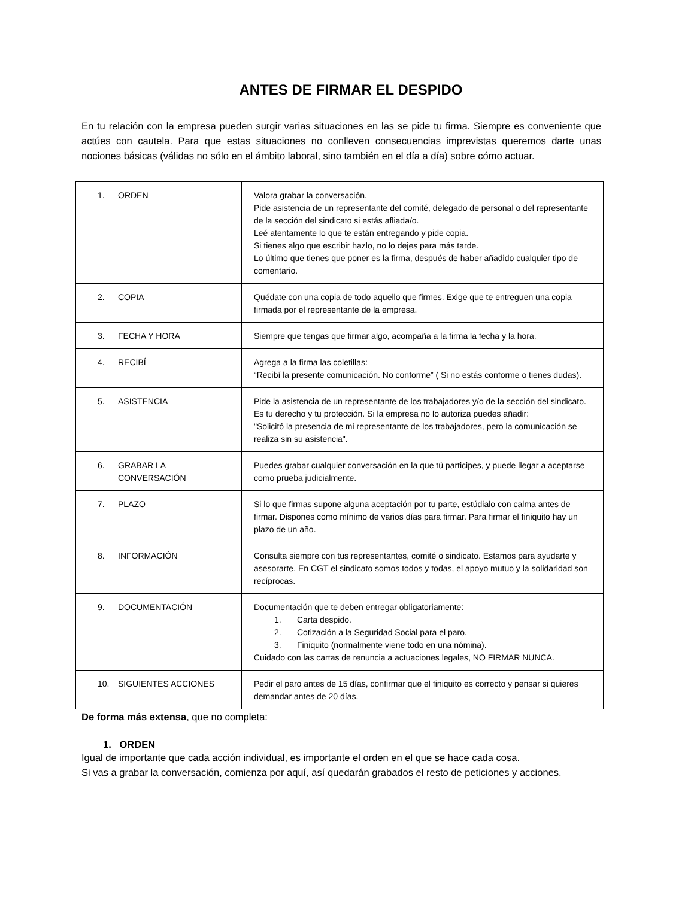ANTES DE FIRMAR EL DESPIDO
En tu relación con la empresa pueden surgir varias situaciones en las se pide tu firma. Siempre es conveniente que actúes con cautela. Para que estas situaciones no conlleven consecuencias imprevistas queremos darte unas nociones básicas (válidas no sólo en el ámbito laboral, sino también en el día a día) sobre cómo actuar.
| 1. ORDEN | Valora grabar la conversación. Pide asistencia de un representante del comité, delegado de personal o del representante de la sección del sindicato si estás afliada/o. Leé atentamente lo que te están entregando y pide copia. Si tienes algo que escribir hazlo, no lo dejes para más tarde. Lo último que tienes que poner es la firma, después de haber añadido cualquier tipo de comentario. |
| 2. COPIA | Quédate con una copia de todo aquello que firmes. Exige que te entreguen una copia firmada por el representante de la empresa. |
| 3. FECHA Y HORA | Siempre que tengas que firmar algo, acompaña a la firma la fecha y la hora. |
| 4. RECIBÍ | Agrega a la firma las coletillas: “Recibí la presente comunicación. No conforme” ( Si no estás conforme o tienes dudas). |
| 5. ASISTENCIA | Pide la asistencia de un representante de los trabajadores y/o de la sección del sindicato. Es tu derecho y tu protección. Si la empresa no lo autoriza puedes añadir: "Solicitó la presencia de mi representante de los trabajadores, pero la comunicación se realiza sin su asistencia". |
| 6. GRABAR LA CONVERSACIÓN | Puedes grabar cualquier conversación en la que tú participes, y puede llegar a aceptarse como prueba judicialmente. |
| 7. PLAZO | Si lo que firmas supone alguna aceptación por tu parte, estúdialo con calma antes de firmar. Dispones como mínimo de varios días para firmar. Para firmar el finiquito hay un plazo de un año. |
| 8. INFORMACIÓN | Consulta siempre con tus representantes, comité o sindicato. Estamos para ayudarte y asesorarte. En CGT el sindicato somos todos y todas, el apoyo mutuo y la solidaridad son recíprocas. |
| 9. DOCUMENTACIÓN | Documentación que te deben entregar obligatoriamente: 1. Carta despido. 2. Cotización a la Seguridad Social para el paro. 3. Finiquito (normalmente viene todo en una nómina). Cuidado con las cartas de renuncia a actuaciones legales, NO FIRMAR NUNCA. |
| 10. SIGUIENTES ACCIONES | Pedir el paro antes de 15 días, confirmar que el finiquito es correcto y pensar si quieres demandar antes de 20 días. |
De forma más extensa, que no completa:
1. ORDEN
Igual de importante que cada acción individual, es importante el orden en el que se hace cada cosa.
Si vas a grabar la conversación, comienza por aquí, así quedarán grabados el resto de peticiones y acciones.